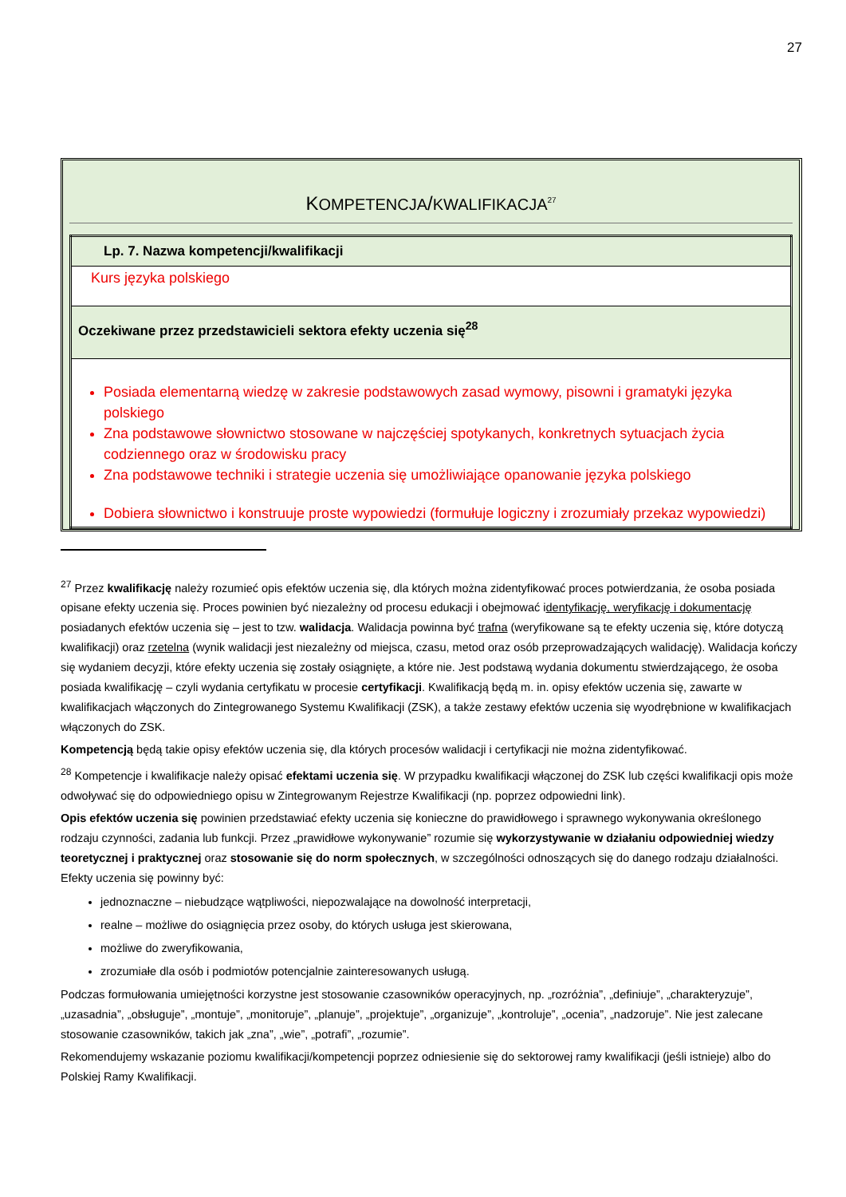27
KOMPETENCJA/KWALIFIKACJA<sup>27</sup>
| Lp. 7. Nazwa kompetencji/kwalifikacji |
| Kurs języka polskiego |
| Oczekiwane przez przedstawicieli sektora efekty uczenia się<sup>28</sup> |
| Posiada elementarną wiedzę w zakresie podstawowych zasad wymowy, pisowni i gramatyki języka polskiego Zna podstawowe słownictwo stosowane w najczęściej spotykanych, konkretnych sytuacjach życia codziennego oraz w środowisku pracy Zna podstawowe techniki i strategie uczenia się umożliwiające opanowanie języka polskiego Dobiera słownictwo i konstruuje proste wypowiedzi (formułuje logiczny i zrozumiały przekaz wypowiedzi) |
<sup>27</sup> Przez kwalifikację należy rozumieć opis efektów uczenia się, dla których można zidentyfikować proces potwierdzania, że osoba posiada opisane efekty uczenia się. Proces powinien być niezależny od procesu edukacji i obejmować identyfikację, weryfikację i dokumentację posiadanych efektów uczenia się – jest to tzw. walidacja. Walidacja powinna być trafna (weryfikowane są te efekty uczenia się, które dotyczą kwalifikacji) oraz rzetelna (wynik walidacji jest niezależny od miejsca, czasu, metod oraz osób przeprowadzających walidację). Walidacja kończy się wydaniem decyzji, które efekty uczenia się zostały osiągnięte, a które nie. Jest podstawą wydania dokumentu stwierdzającego, że osoba posiada kwalifikację – czyli wydania certyfikatu w procesie certyfikacji. Kwalifikacją będą m. in. opisy efektów uczenia się, zawarte w kwalifikacjach włączonych do Zintegrowanego Systemu Kwalifikacji (ZSK), a także zestawy efektów uczenia się wyodrębnione w kwalifikacjach włączonych do ZSK.
Kompetencją będą takie opisy efektów uczenia się, dla których procesów walidacji i certyfikacji nie można zidentyfikować.
<sup>28</sup> Kompetencje i kwalifikacje należy opisać efektami uczenia się. W przypadku kwalifikacji włączonej do ZSK lub części kwalifikacji opis może odwoływać się do odpowiedniego opisu w Zintegrowanym Rejestrze Kwalifikacji (np. poprzez odpowiedni link).
Opis efektów uczenia się powinien przedstawiać efekty uczenia się konieczne do prawidłowego i sprawnego wykonywania określonego rodzaju czynności, zadania lub funkcji. Przez „prawidłowe wykonywanie” rozumie się wykorzystywanie w działaniu odpowiedniej wiedzy teoretycznej i praktycznej oraz stosowanie się do norm społecznych, w szczególności odnoszących się do danego rodzaju działalności. Efekty uczenia się powinny być:
jednoznaczne – niebudzące wątpliwości, niepozwalające na dowolność interpretacji,
realne – możliwe do osiągnięcia przez osoby, do których usługa jest skierowana,
możliwe do zweryfikowania,
zrozumiałe dla osób i podmiotów potencjalnie zainteresowanych usługą.
Podczas formułowania umiejętności korzystne jest stosowanie czasowników operacyjnych, np. „rozróżnia”, „definiuje”, „charakteryzuje”, „uzasadnia”, „obsługuje”, „montuje”, „monitoruje”, „planuje”, „projektuje”, „organizuje”, „kontroluje”, „ocenia”, „nadzoruje”. Nie jest zalecane stosowanie czasowników, takich jak „zna”, „wie”, „potrafi”, „rozumie”.
Rekomendujemy wskazanie poziomu kwalifikacji/kompetencji poprzez odniesienie się do sektorowej ramy kwalifikacji (jeśli istnieje) albo do Polskiej Ramy Kwalifikacji.